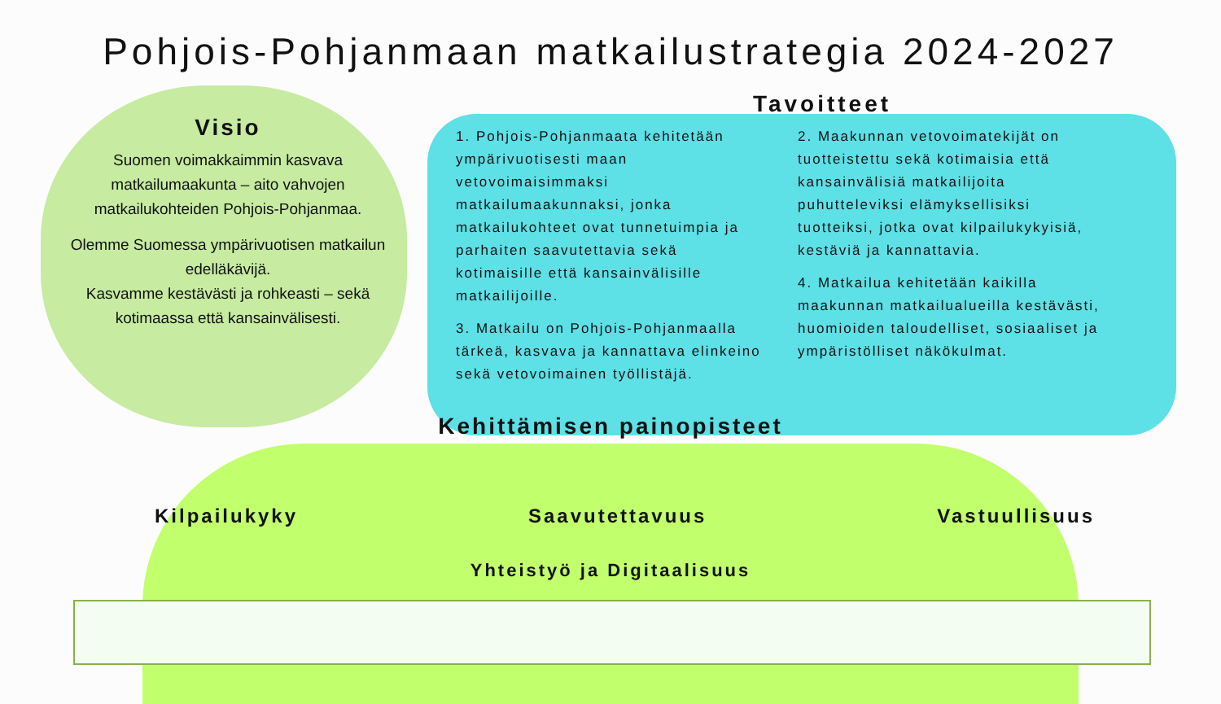Pohjois-Pohjanmaan matkailustrategia 2024-2027
Visio
Suomen voimakkaimmin kasvava matkailumaakunta – aito vahvojen matkailukohteiden Pohjois-Pohjanmaa.
Olemme Suomessa ympärivuotisen matkailun edelläkävijä.
Kasvamme kestävästi ja rohkeasti – sekä kotimaassa että kansainvälisesti.
Tavoitteet
1. Pohjois-Pohjanmaata kehitetään ympärivuotisesti maan vetovoimaisimmaksi matkailumaakunnaksi, jonka matkailukohteet ovat tunnetuimpia ja parhaiten saavutettavia sekä kotimaisille että kansainvälisille matkailijoille.
3. Matkailu on Pohjois-Pohjanmaalla tärkeä, kasvava ja kannattava elinkeino sekä vetovoimainen työllistäjä.
2. Maakunnan vetovoimatekijät on tuotteistettu sekä kotimaisia että kansainvälisiä matkailijoita puhutteleviksi elämyksellisiksi tuotteiksi, jotka ovat kilpailukykyisiä, kestäviä ja kannattavia.
4. Matkailua kehitetään kaikilla maakunnan matkailualueilla kestävästi, huomioiden taloudelliset, sosiaaliset ja ympäristölliset näkökulmat.
Kehittämisen painopisteet
Kilpailukyky Saavutettavuus Vastuullisuus
Yhteistyö ja Digitaalisuus